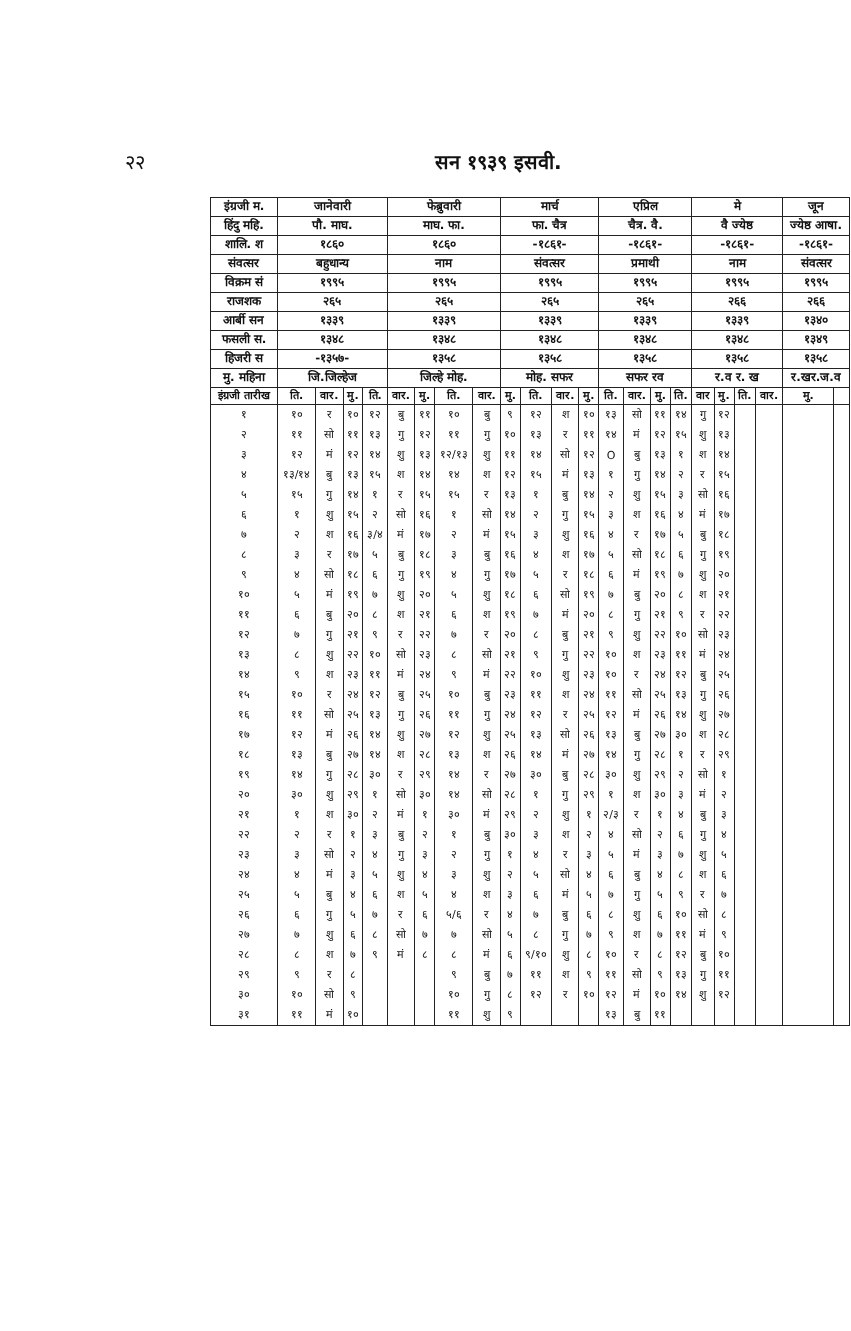२२ सन १९३९ इसवी.
| इंग्रजी म. | जानेवारी | | | | फेब्रुवारी | | | | मार्च | | | | एप्रिल | | | | मे | | | | जून | |
| हिंदु महि. | पौ. माघ. | | | | माघ. फा. | | | | फा. चैत्र | | | | चैत्र. वै. | | | | वै ज्येष्ठ | | | | ज्येष्ठ आषा. | |
| शालि. श | १८६० | | | | १८६० | | | | -१८६१- | | | | -१८६१- | | | | -१८६१- | | | | -१८६१- | |
| संवत्सर | बहुधान्य | | | | नाम | | | | संवत्सर | | | | प्रमाथी | | | | नाम | | | | संवत्सर | |
| विक्रम सं | १९९५ | | | | १९९५ | | | | १९९५ | | | | १९९५ | | | | १९९५ | | | | १९९५ | |
| राजशक | २६५ | | | | २६५ | | | | २६५ | | | | २६५ | | | | २६६ | | | | २६६ | |
| आर्बी सन | १३३९ | | | | १३३९ | | | | १३३९ | | | | १३३९ | | | | १३३९ | | | | १३४० | |
| फसली स. | १३४८ | | | | १३४८ | | | | १३४८ | | | | १३४८ | | | | १३४८ | | | | १३४९ | |
| हिजरी स | -१३५७- | | | | १३५८ | | | | १३५८ | | | | १३५८ | | | | १३५८ | | | | १३५८ | |
| मु. महिना | जि.जिल्हेज | | | | जिल्हे मोह. | | | | मोह. सफर | | | | सफर रव | | | | र.व र. ख | | | | र.खर.ज.व | |
| इंग्रजी तारीख | ति. | वार. | मु. | ति. | वार. | मु. | ति. | वार. | मु. | ति. | वार. | मु. | ति. | वार. | मु. | ति. | वार | मु. | ति. | वार. | मु. | |
| १ | १० | र | १० | १२ | बु | ११ | १० | बु | ९ | १२ | श | १० | १३ | सो | ११ | १४ | गु | १२ | | | | |
| २ | ११ | सो | ११ | १३ | गु | १२ | ११ | गु | १० | १३ | र | ११ | १४ | मं | १२ | १५ | शु | १३ | | | | |
| ३ | १२ | मं | १२ | १४ | शु | १३ | १२/१३ | शु | ११ | १४ | सो | १२ | O | बु | १३ | १ | श | १४ | | | | |
| ४ | १३/१४ | बु | १३ | १५ | श | १४ | १४ | श | १२ | १५ | मं | १३ | १ | गु | १४ | २ | र | १५ | | | | |
| ५ | १५ | गु | १४ | १ | र | १५ | १५ | र | १३ | १ | बु | १४ | २ | शु | १५ | ३ | सो | १६ | | | | |
| ६ | १ | शु | १५ | २ | सो | १६ | १ | सो | १४ | २ | गु | १५ | ३ | श | १६ | ४ | मं | १७ | | | | |
| ७ | २ | श | १६ | ३/४ | मं | १७ | २ | मं | १५ | ३ | शु | १६ | ४ | र | १७ | ५ | बु | १८ | | | | |
| ८ | ३ | र | १७ | ५ | बु | १८ | ३ | बु | १६ | ४ | श | १७ | ५ | सो | १८ | ६ | गु | १९ | | | | |
| ९ | ४ | सो | १८ | ६ | गु | १९ | ४ | गु | १७ | ५ | र | १८ | ६ | मं | १९ | ७ | शु | २० | | | | |
| १० | ५ | मं | १९ | ७ | शु | २० | ५ | शु | १८ | ६ | सो | १९ | ७ | बु | २० | ८ | श | २१ | | | | |
| ११ | ६ | बु | २० | ८ | श | २१ | ६ | श | १९ | ७ | मं | २० | ८ | गु | २१ | ९ | र | २२ | | | | |
| १२ | ७ | गु | २१ | ९ | र | २२ | ७ | र | २० | ८ | बु | २१ | ९ | शु | २२ | १० | सो | २३ | | | | |
| १३ | ८ | शु | २२ | १० | सो | २३ | ८ | सो | २१ | ९ | गु | २२ | १० | श | २३ | ११ | मं | २४ | | | | |
| १४ | ९ | श | २३ | ११ | मं | २४ | ९ | मं | २२ | १० | शु | २३ | १० | र | २४ | १२ | बु | २५ | | | | |
| १५ | १० | र | २४ | १२ | बु | २५ | १० | बु | २३ | ११ | श | २४ | ११ | सो | २५ | १३ | गु | २६ | | | | |
| १६ | ११ | सो | २५ | १३ | गु | २६ | ११ | गु | २४ | १२ | र | २५ | १२ | मं | २६ | १४ | शु | २७ | | | | |
| १७ | १२ | मं | २६ | १४ | शु | २७ | १२ | शु | २५ | १३ | सो | २६ | १३ | बु | २७ | ३० | श | २८ | | | | |
| १८ | १३ | बु | २७ | १४ | श | २८ | १३ | श | २६ | १४ | मं | २७ | १४ | गु | २८ | १ | र | २९ | | | | |
| १९ | १४ | गु | २८ | ३० | र | २९ | १४ | र | २७ | ३० | बु | २८ | ३० | शु | २९ | २ | सो | १ | | | | |
| २० | ३० | शु | २९ | १ | सो | ३० | १४ | सो | २८ | १ | गु | २९ | १ | श | ३० | ३ | मं | २ | | | | |
| २१ | १ | श | ३० | २ | मं | १ | ३० | मं | २९ | २ | शु | १ | २/३ | र | १ | ४ | बु | ३ | | | | |
| २२ | २ | र | १ | ३ | बु | २ | १ | बु | ३० | ३ | श | २ | ४ | सो | २ | ६ | गु | ४ | | | | |
| २३ | ३ | सो | २ | ४ | गु | ३ | २ | गु | १ | ४ | र | ३ | ५ | मं | ३ | ७ | शु | ५ | | | | |
| २४ | ४ | मं | ३ | ५ | शु | ४ | ३ | शु | २ | ५ | सो | ४ | ६ | बु | ४ | ८ | श | ६ | | | | |
| २५ | ५ | बु | ४ | ६ | श | ५ | ४ | श | ३ | ६ | मं | ५ | ७ | गु | ५ | ९ | र | ७ | | | | |
| २६ | ६ | गु | ५ | ७ | र | ६ | ५/६ | र | ४ | ७ | बु | ६ | ८ | शु | ६ | १० | सो | ८ | | | | |
| २७ | ७ | शु | ६ | ८ | सो | ७ | ७ | सो | ५ | ८ | गु | ७ | ९ | श | ७ | ११ | मं | ९ | | | | |
| २८ | ८ | श | ७ | ९ | मं | ८ | ८ | मं | ६ | ९/१० | शु | ८ | १० | र | ८ | १२ | बु | १० | | | | |
| २९ | ९ | र | ८ | | | | ९ | बु | ७ | ११ | श | ९ | ११ | सो | ९ | १३ | गु | ११ | | | | |
| ३० | १० | सो | ९ | | | | १० | गु | ८ | १२ | र | १० | १२ | मं | १० | १४ | शु | १२ | | | | |
| ३१ | ११ | मं | १० | | | | ११ | शु | ९ | | | | १३ | बु | ११ | | | | | | | |